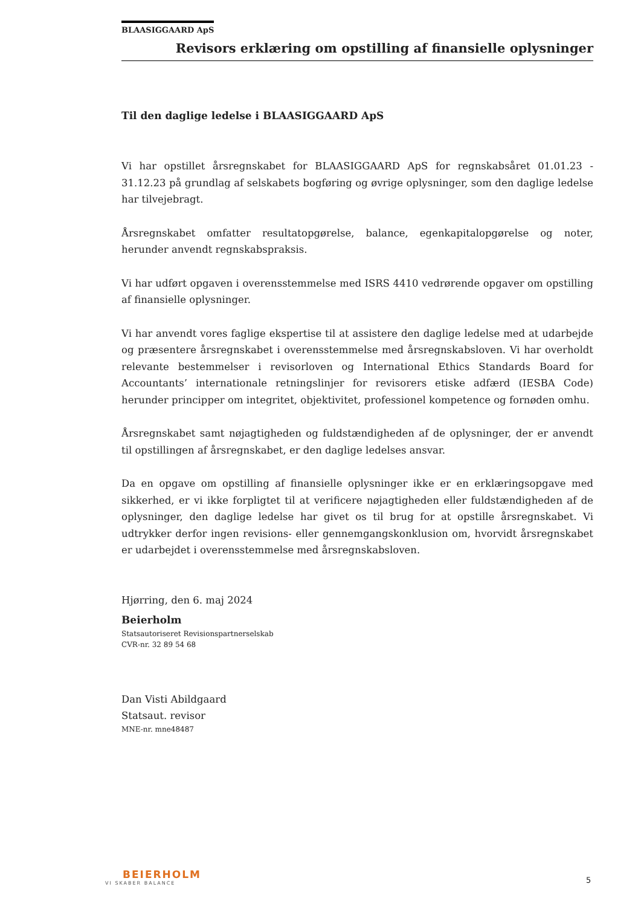BLAASIGGAARD ApS
Revisors erklæring om opstilling af finansielle oplysninger
Til den daglige ledelse i BLAASIGGAARD ApS
Vi har opstillet årsregnskabet for BLAASIGGAARD ApS for regnskabsåret 01.01.23 - 31.12.23 på grundlag af selskabets bogføring og øvrige oplysninger, som den daglige ledelse har tilvejebragt.
Årsregnskabet omfatter resultatopgørelse, balance, egenkapitalopgørelse og noter, herunder anvendt regnskabspraksis.
Vi har udført opgaven i overensstemmelse med ISRS 4410 vedrørende opgaver om opstilling af finansielle oplysninger.
Vi har anvendt vores faglige ekspertise til at assistere den daglige ledelse med at udarbejde og præsentere årsregnskabet i overensstemmelse med årsregnskabsloven. Vi har overholdt relevante bestemmelser i revisorloven og International Ethics Standards Board for Accountants’ internationale retningslinjer for revisorers etiske adfærd (IESBA Code) herunder principper om integritet, objektivitet, professionel kompetence og fornøden omhu.
Årsregnskabet samt nøjagtigheden og fuldstændigheden af de oplysninger, der er anvendt til opstillingen af årsregnskabet, er den daglige ledelses ansvar.
Da en opgave om opstilling af finansielle oplysninger ikke er en erklæringsopgave med sikkerhed, er vi ikke forpligtet til at verificere nøjagtigheden eller fuldstændigheden af de oplysninger, den daglige ledelse har givet os til brug for at opstille årsregnskabet. Vi udtrykker derfor ingen revisions- eller gennemgangskonklusion om, hvorvidt årsregnskabet er udarbejdet i overensstemmelse med årsregnskabsloven.
Hjørring, den 6. maj 2024
Beierholm
Statsautoriseret Revisionspartnerselskab
CVR-nr. 32 89 54 68
Dan Visti Abildgaard
Statsaut. revisor
MNE-nr. mne48487
BEIERHOLM
VI SKABER BALANCE
5